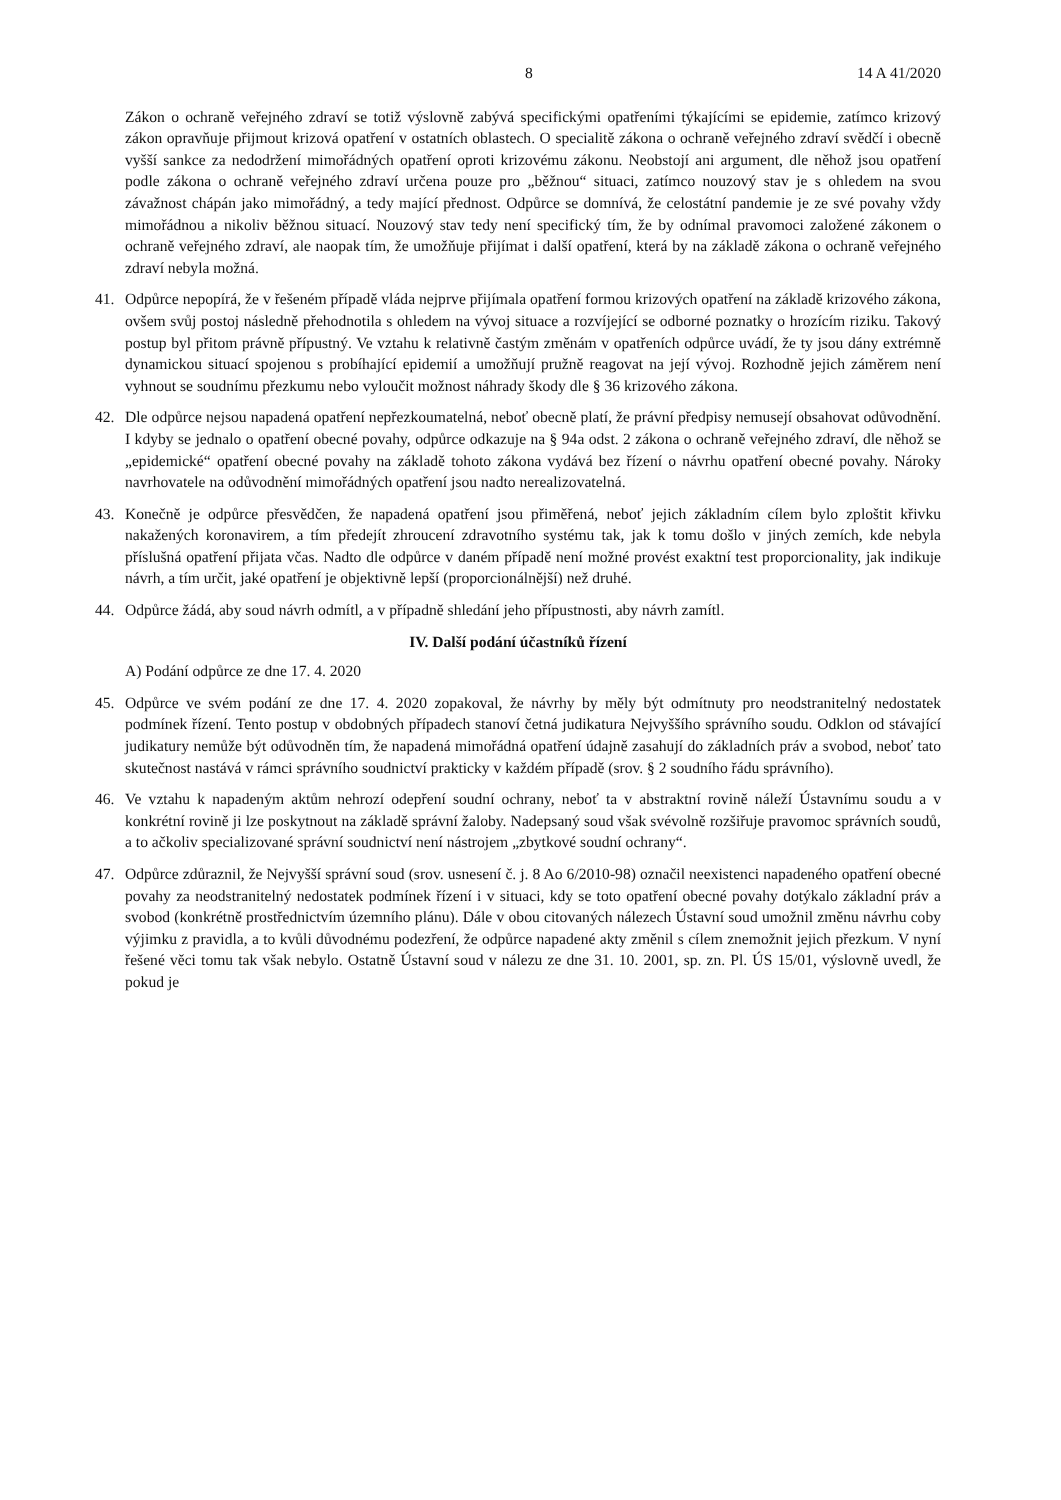8 14 A 41/2020
Zákon o ochraně veřejného zdraví se totiž výslovně zabývá specifickými opatřeními týkajícími se epidemie, zatímco krizový zákon opravňuje přijmout krizová opatření v ostatních oblastech. O specialitě zákona o ochraně veřejného zdraví svědčí i obecně vyšší sankce za nedodržení mimořádných opatření oproti krizovému zákonu. Neobstojí ani argument, dle něhož jsou opatření podle zákona o ochraně veřejného zdraví určena pouze pro „běžnou“ situaci, zatímco nouzový stav je s ohledem na svou závažnost chápán jako mimořádný, a tedy mající přednost. Odpůrce se domnívá, že celostátní pandemie je ze své povahy vždy mimořádnou a nikoliv běžnou situací. Nouzový stav tedy není specifický tím, že by odnímal pravomoci založené zákonem o ochraně veřejného zdraví, ale naopak tím, že umožňuje přijímat i další opatření, která by na základě zákona o ochraně veřejného zdraví nebyla možná.
41. Odpůrce nepopírá, že v řešeném případě vláda nejprve přijímala opatření formou krizových opatření na základě krizového zákona, ovšem svůj postoj následně přehodnotila s ohledem na vývoj situace a rozvíjející se odborné poznatky o hrozícím riziku. Takový postup byl přitom právně přípustný. Ve vztahu k relativně častým změnám v opatřeních odpůrce uvádí, že ty jsou dány extrémně dynamickou situací spojenou s probíhající epidemií a umožňují pružně reagovat na její vývoj. Rozhodně jejich záměrem není vyhnout se soudnímu přezkumu nebo vyloučit možnost náhrady škody dle § 36 krizového zákona.
42. Dle odpůrce nejsou napadená opatření nepřezkoumatelná, neboť obecně platí, že právní předpisy nemusejí obsahovat odůvodnění. I kdyby se jednalo o opatření obecné povahy, odpůrce odkazuje na § 94a odst. 2 zákona o ochraně veřejného zdraví, dle něhož se „epidemické“ opatření obecné povahy na základě tohoto zákona vydává bez řízení o návrhu opatření obecné povahy. Nároky navrhovatele na odůvodnění mimořádných opatření jsou nadto nerealizovatelná.
43. Konečně je odpůrce přesvědčen, že napadená opatření jsou přiměřená, neboť jejich základním cílem bylo zploštit křivku nakažených koronavirem, a tím předejít zhroucení zdravotního systému tak, jak k tomu došlo v jiných zemích, kde nebyla příslušná opatření přijata včas. Nadto dle odpůrce v daném případě není možné provést exaktní test proporcionality, jak indikuje návrh, a tím určit, jaké opatření je objektivně lepší (proporcionálnější) než druhé.
44. Odpůrce žádá, aby soud návrh odmítl, a v případně shledání jeho přípustnosti, aby návrh zamítl.
IV. Další podání účastníků řízení
A) Podání odpůrce ze dne 17. 4. 2020
45. Odpůrce ve svém podání ze dne 17. 4. 2020 zopakoval, že návrhy by měly být odmítnuty pro neodstranitelný nedostatek podmínek řízení. Tento postup v obdobných případech stanoví četná judikatura Nejvyššího správního soudu. Odklon od stávající judikatury nemůže být odůvodněn tím, že napadená mimořádná opatření údajně zasahují do základních práv a svobod, neboť tato skutečnost nastává v rámci správního soudnictví prakticky v každém případě (srov. § 2 soudního řádu správního).
46. Ve vztahu k napadeným aktům nehrozí odepření soudní ochrany, neboť ta v abstraktní rovině náleží Ústavnímu soudu a v konkrétní rovině ji lze poskytnout na základě správní žaloby. Nadepsaný soud však svévolně rozšiřuje pravomoc správních soudů, a to ačkoliv specializované správní soudnictví není nástrojem „zbytkové soudní ochrany“.
47. Odpůrce zdůraznil, že Nejvyšší správní soud (srov. usnesení č. j. 8 Ao 6/2010-98) označil neexistenci napadeného opatření obecné povahy za neodstranitelný nedostatek podmínek řízení i v situaci, kdy se toto opatření obecné povahy dotýkalo základní práv a svobod (konkrétně prostřednictvím územního plánu). Dále v obou citovaných nálezech Ústavní soud umožnil změnu návrhu coby výjimku z pravidla, a to kvůli důvodnému podezření, že odpůrce napadené akty změnil s cílem znemožnit jejich přezkum. V nyní řešené věci tomu tak však nebylo. Ostatně Ústavní soud v nálezu ze dne 31. 10. 2001, sp. zn. Pl. ÚS 15/01, výslovně uvedl, že pokud je